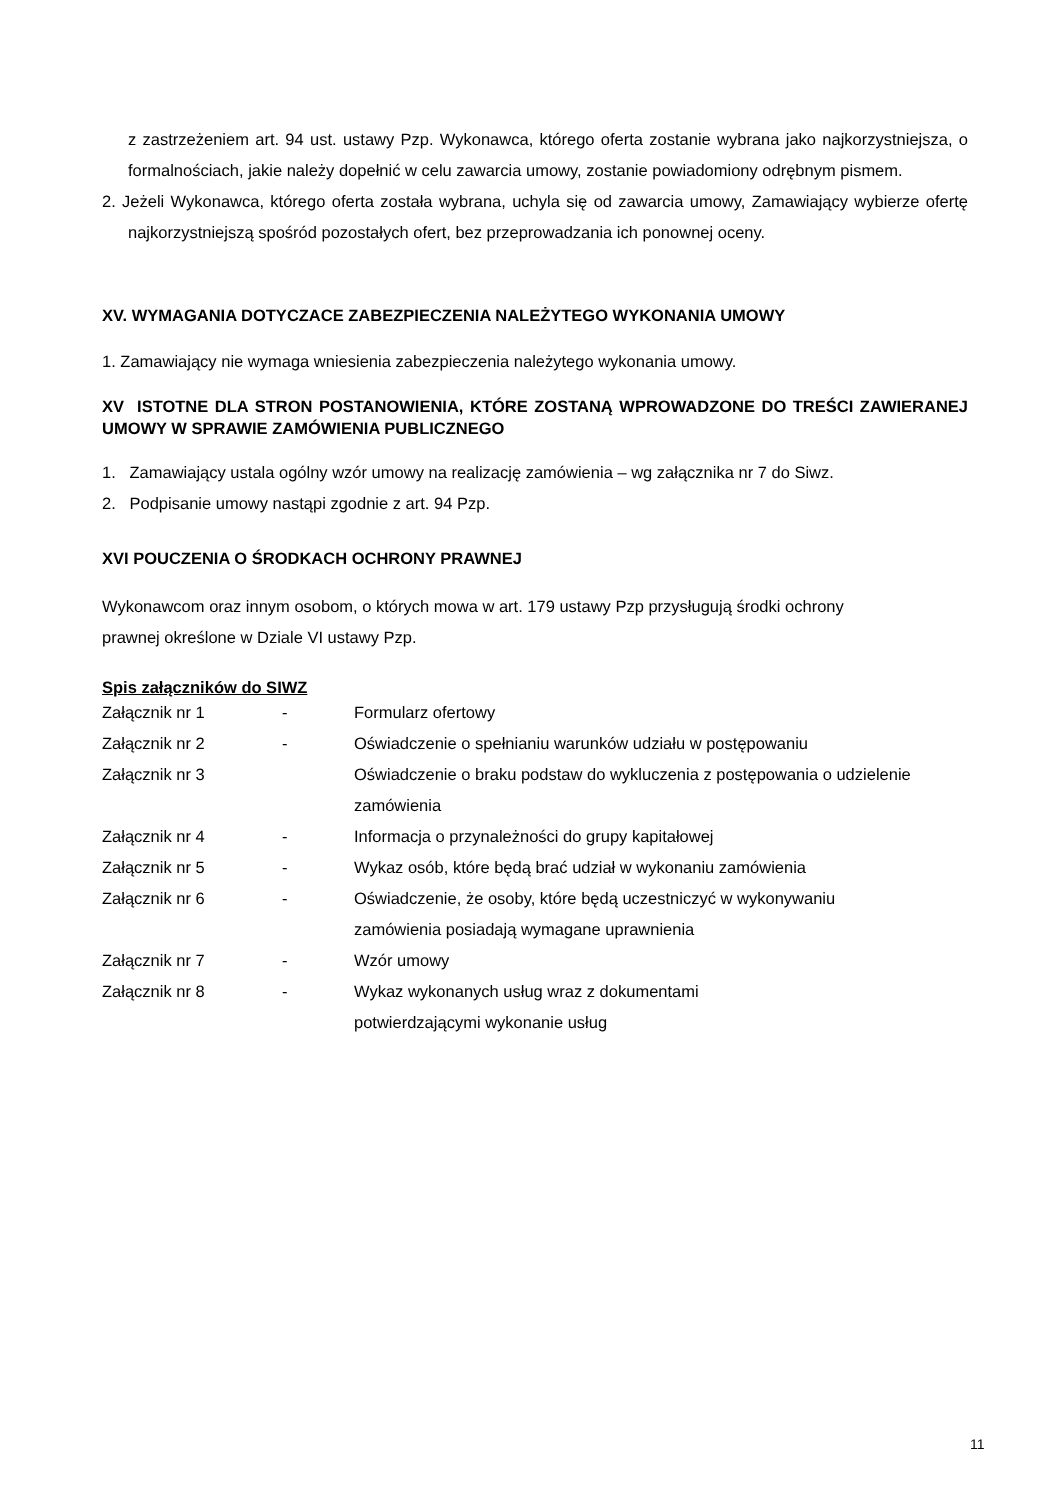z zastrzeżeniem art. 94 ust. ustawy Pzp. Wykonawca, którego oferta zostanie wybrana jako najkorzystniejsza, o formalnościach, jakie należy dopełnić w celu zawarcia umowy, zostanie powiadomiony odrębnym pismem.
2. Jeżeli Wykonawca, którego oferta została wybrana, uchyla się od zawarcia umowy, Zamawiający wybierze ofertę najkorzystniejszą spośród pozostałych ofert, bez przeprowadzania ich ponownej oceny.
XV. WYMAGANIA DOTYCZACE ZABEZPIECZENIA NALEŻYTEGO WYKONANIA UMOWY
1. Zamawiający nie wymaga wniesienia zabezpieczenia należytego wykonania umowy.
XV ISTOTNE DLA STRON POSTANOWIENIA, KTÓRE ZOSTANĄ WPROWADZONE DO TREŚCI ZAWIERANEJ UMOWY W SPRAWIE ZAMÓWIENIA PUBLICZNEGO
1. Zamawiający ustala ogólny wzór umowy na realizację zamówienia – wg załącznika nr 7 do Siwz.
2. Podpisanie umowy nastąpi zgodnie z art. 94 Pzp.
XVI POUCZENIA O ŚRODKACH OCHRONY PRAWNEJ
Wykonawcom oraz innym osobom, o których mowa w art. 179 ustawy Pzp przysługują środki ochrony
prawnej określone w Dziale VI ustawy Pzp.
Spis załączników do SIWZ
| Załącznik nr 1 | - | Formularz ofertowy |
| Załącznik nr 2 | - | Oświadczenie o spełnianiu warunków udziału w postępowaniu |
| Załącznik nr 3 | | Oświadczenie o braku podstaw do wykluczenia z postępowania o udzielenie zamówienia |
| Załącznik nr 4 | - | Informacja o przynależności do grupy kapitałowej |
| Załącznik nr 5 | - | Wykaz osób, które będą brać udział w wykonaniu zamówienia |
| Załącznik nr 6 | - | Oświadczenie, że osoby, które będą uczestniczyć w wykonywaniu zamówienia posiadają wymagane uprawnienia |
| Załącznik nr 7 | - | Wzór umowy |
| Załącznik nr 8 | - | Wykaz wykonanych usług wraz z dokumentami potwierdzającymi wykonanie usług |
11